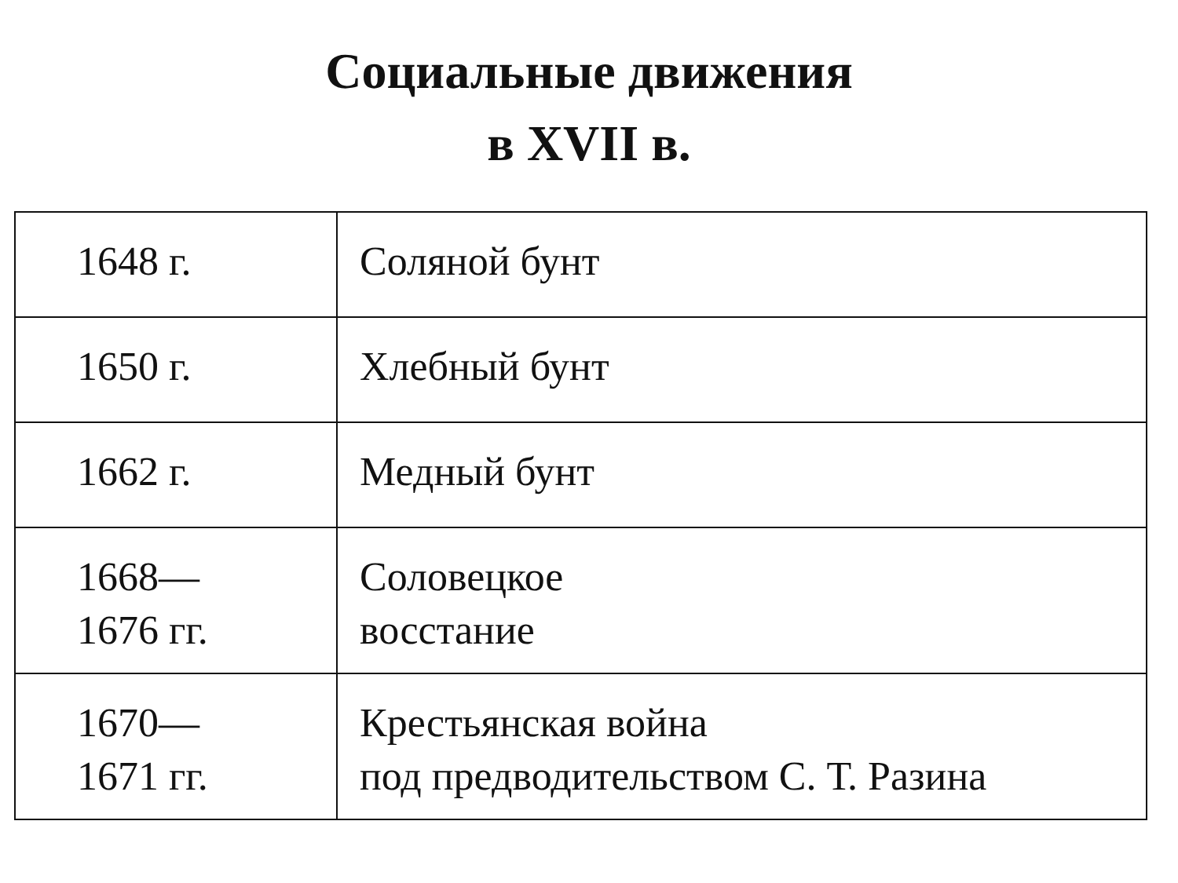Социальные движения
в XVII в.
| 1648 г. | Соляной бунт |
| 1650 г. | Хлебный бунт |
| 1662 г. | Медный бунт |
| 1668— 1676 гг. | Соловецкое восстание |
| 1670— 1671 гг. | Крестьянская война под предводительством С. Т. Разина |